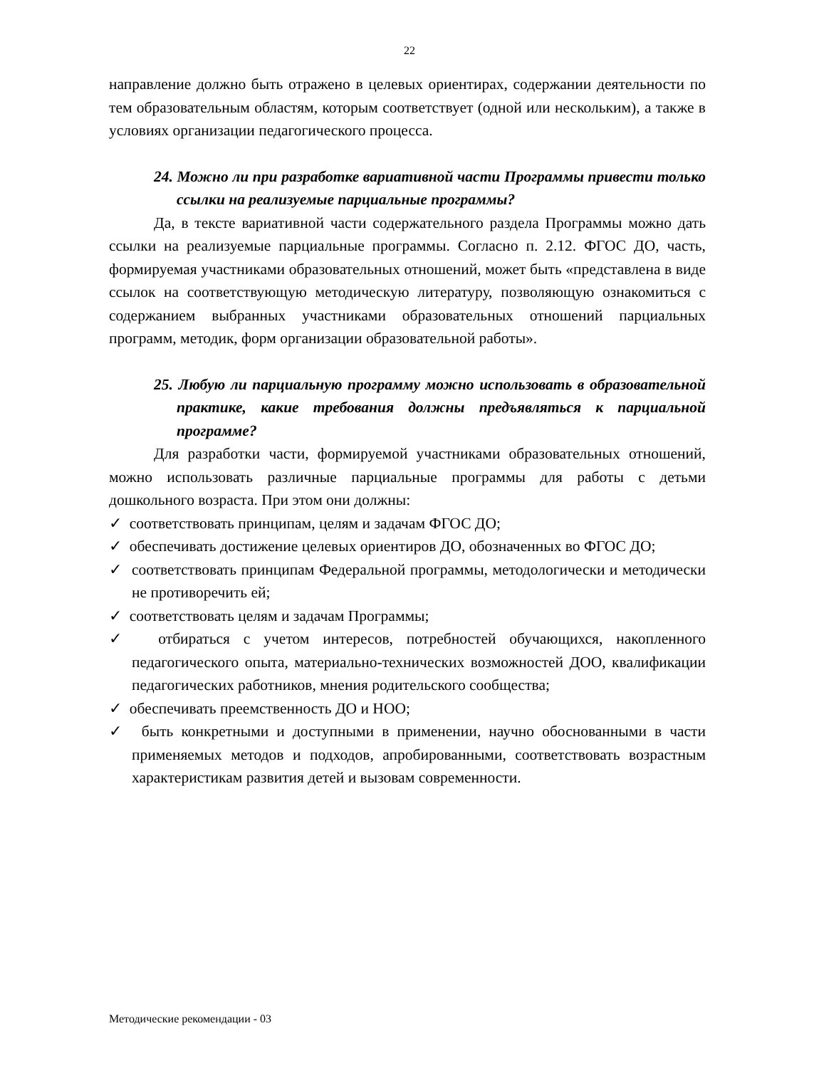22
направление должно быть отражено в целевых ориентирах, содержании деятельности по тем образовательным областям, которым соответствует (одной или нескольким), а также в условиях организации педагогического процесса.
24. Можно ли при разработке вариативной части Программы привести только ссылки на реализуемые парциальные программы?
Да, в тексте вариативной части содержательного раздела Программы можно дать ссылки на реализуемые парциальные программы. Согласно п. 2.12. ФГОС ДО, часть, формируемая участниками образовательных отношений, может быть «представлена в виде ссылок на соответствующую методическую литературу, позволяющую ознакомиться с содержанием выбранных участниками образовательных отношений парциальных программ, методик, форм организации образовательной работы».
25. Любую ли парциальную программу можно использовать в образовательной практике, какие требования должны предъявляться к парциальной программе?
Для разработки части, формируемой участниками образовательных отношений, можно использовать различные парциальные программы для работы с детьми дошкольного возраста. При этом они должны:
✓ соответствовать принципам, целям и задачам ФГОС ДО;
✓ обеспечивать достижение целевых ориентиров ДО, обозначенных во ФГОС ДО;
✓ соответствовать принципам Федеральной программы, методологически и методически не противоречить ей;
✓ соответствовать целям и задачам Программы;
✓ отбираться с учетом интересов, потребностей обучающихся, накопленного педагогического опыта, материально-технических возможностей ДОО, квалификации педагогических работников, мнения родительского сообщества;
✓ обеспечивать преемственность ДО и НОО;
✓ быть конкретными и доступными в применении, научно обоснованными в части применяемых методов и подходов, апробированными, соответствовать возрастным характеристикам развития детей и вызовам современности.
Методические рекомендации - 03